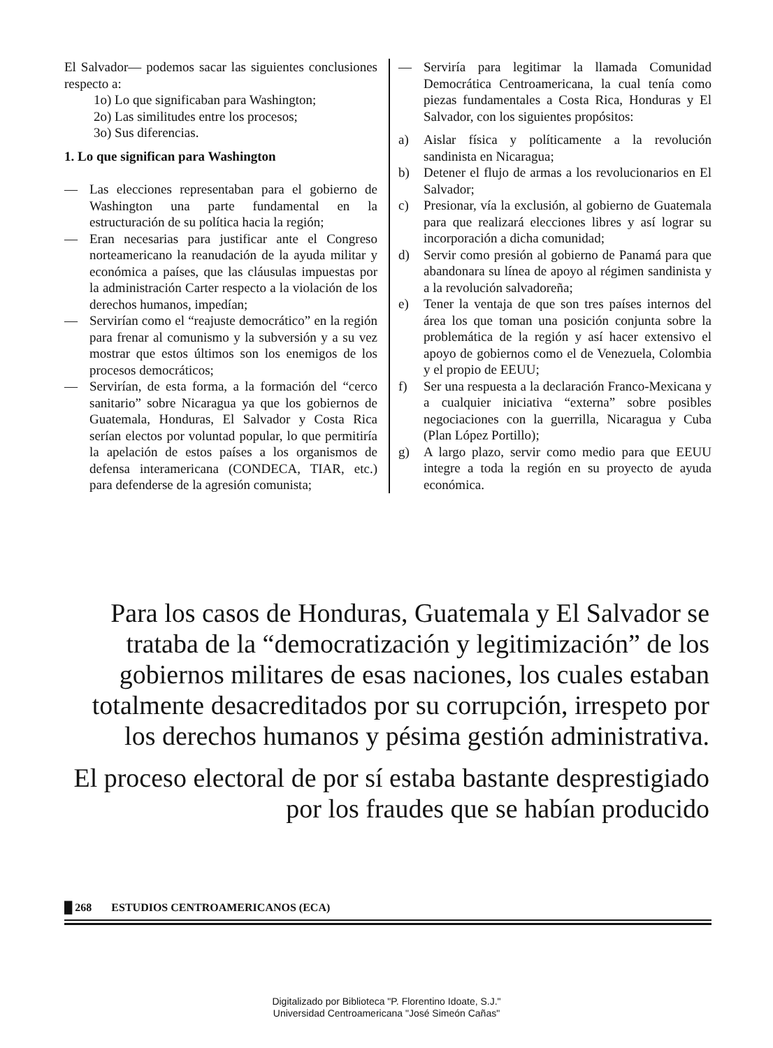El Salvador— podemos sacar las siguientes conclusiones respecto a:
1o) Lo que significaban para Washington;
2o) Las similitudes entre los procesos;
3o) Sus diferencias.
1. Lo que significan para Washington
— Las elecciones representaban para el gobierno de Washington una parte fundamental en la estructuración de su política hacia la región;
— Eran necesarias para justificar ante el Congreso norteamericano la reanudación de la ayuda militar y económica a países, que las cláusulas impuestas por la administración Carter respecto a la violación de los derechos humanos, impedían;
— Servirían como el “reajuste democrático” en la región para frenar al comunismo y la subversión y a su vez mostrar que estos últimos son los enemigos de los procesos democráticos;
— Servirían, de esta forma, a la formación del “cerco sanitario” sobre Nicaragua ya que los gobiernos de Guatemala, Honduras, El Salvador y Costa Rica serían electos por voluntad popular, lo que permitiría la apelación de estos países a los organismos de defensa interamericana (CONDECA, TIAR, etc.) para defenderse de la agresión comunista;
— Serviría para legitimar la llamada Comunidad Democrática Centroamericana, la cual tenía como piezas fundamentales a Costa Rica, Honduras y El Salvador, con los siguientes propósitos:
a) Aislar física y políticamente a la revolución sandinista en Nicaragua;
b) Detener el flujo de armas a los revolucionarios en El Salvador;
c) Presionar, vía la exclusión, al gobierno de Guatemala para que realizará elecciones libres y así lograr su incorporación a dicha comunidad;
d) Servir como presión al gobierno de Panamá para que abandonara su línea de apoyo al régimen sandinista y a la revolución salvadoreña;
e) Tener la ventaja de que son tres países internos del área los que toman una posición conjunta sobre la problemática de la región y así hacer extensivo el apoyo de gobiernos como el de Venezuela, Colombia y el propio de EEUU;
f) Ser una respuesta a la declaración Franco-Mexicana y a cualquier iniciativa “externa” sobre posibles negociaciones con la guerrilla, Nicaragua y Cuba (Plan López Portillo);
g) A largo plazo, servir como medio para que EEUU integre a toda la región en su proyecto de ayuda económica.
Para los casos de Honduras, Guatemala y El Salvador se trataba de la “democratización y legitimización” de los gobiernos militares de esas naciones, los cuales estaban totalmente desacreditados por su corrupción, irrespeto por los derechos humanos y pésima gestión administrativa.
El proceso electoral de por sí estaba bastante desprestigiado por los fraudes que se habían producido
█ 268 ESTUDIOS CENTROAMERICANOS (ECA)
Digitalizado por Biblioteca "P. Florentino Idoate, S.J."
Universidad Centroamericana "José Simeón Cañas"